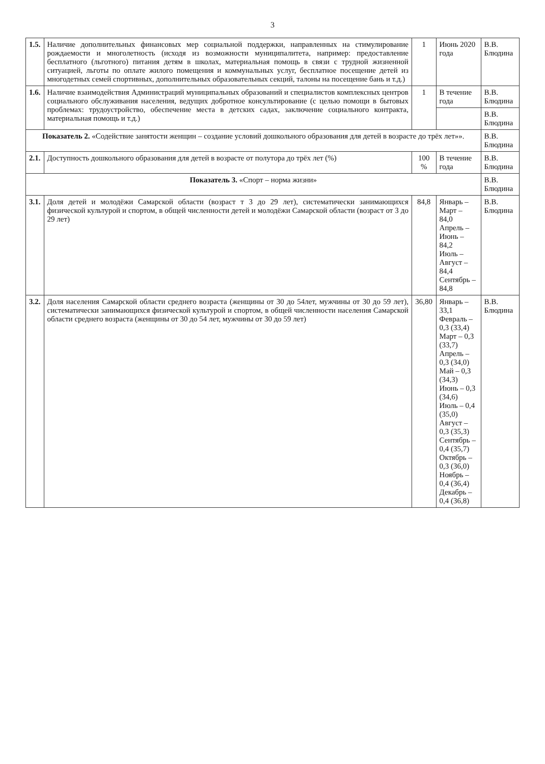3
| 1.5. | Наличие дополнительных финансовых мер социальной поддержки, направленных на стимулирование рождаемости и многолетность (исходя из возможности муниципалитета, например: предоставление бесплатного (льготного) питания детям в школах, материальная помощь в связи с трудной жизненной ситуацией, льготы по оплате жилого помещения и коммунальных услуг, бесплатное посещение детей из многодетных семей спортивных, дополнительных образовательных секций, талоны на посещение бань и т.д.) | 1 | Июнь 2020 года | В.В. Блюдина |
| 1.6. | Наличие взаимодействия Администраций муниципальных образований и специалистов комплексных центров социального обслуживания населения, ведущих добротное консультирование (с целью помощи в бытовых проблемах: трудоустройство, обеспечение места в детских садах, заключение социального контракта, материальная помощь и т.д.) | 1 | В течение года | В.В. Блюдина |
| | | | | В.В. Блюдина |
| Показатель 2. «Содействие занятости женщин – создание условий дошкольного образования для детей в возрасте до трёх лет»». | | | | В.В. Блюдина |
| 2.1. | Доступность дошкольного образования для детей в возрасте от полутора до трёх лет (%) | 100 % | В течение года | В.В. Блюдина |
| Показатель 3. «Спорт – норма жизни» | | | | В.В. Блюдина |
| 3.1. | Доля детей и молодёжи Самарской области (возраст т 3 до 29 лет), систематически занимающихся физической культурой и спортом, в общей численности детей и молодёжи Самарской области (возраст от 3 до 29 лет) | 84,8 | Январь – Март – 84,0 Апрель – Июнь – 84,2 Июль – Август – 84,4 Сентябрь – 84,8 | В.В. Блюдина |
| 3.2. | Доля населения Самарской области среднего возраста (женщины от 30 до 54лет, мужчины от 30 до 59 лет), систематически занимающихся физической культурой и спортом, в общей численности населения Самарской области среднего возраста (женщины от 30 до 54 лет, мужчины от 30 до 59 лет) | 36,80 | Январь – 33,1 Февраль – 0,3 (33,4) Март – 0,3 (33,7) Апрель – 0,3 (34,0) Май – 0,3 (34,3) Июнь – 0,3 (34,6) Июль – 0,4 (35,0) Август – 0,3 (35,3) Сентябрь – 0,4 (35,7) Октябрь – 0,3 (36,0) Ноябрь – 0,4 (36,4) Декабрь – 0,4 (36,8) | В.В. Блюдина |